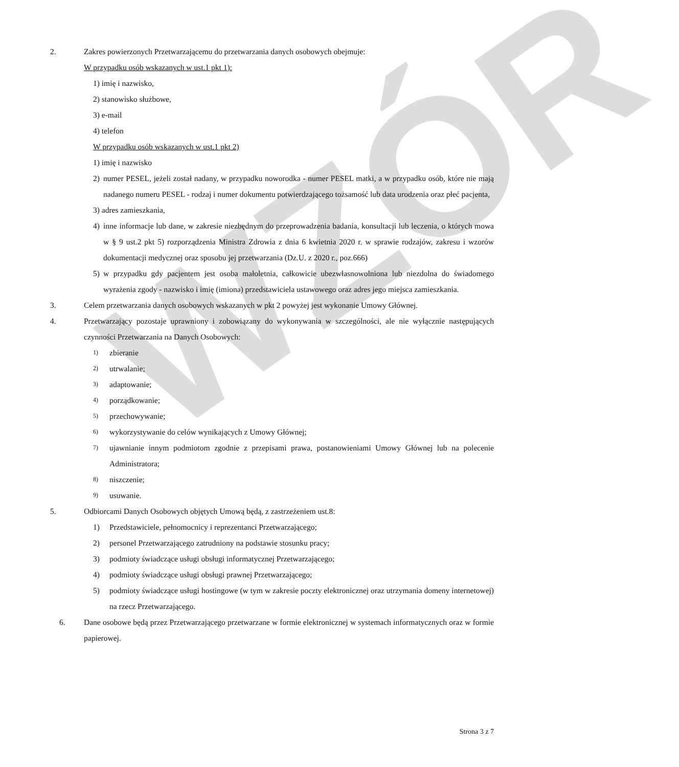WZÓR
2. Zakres powierzonych Przetwarzającemu do przetwarzania danych osobowych obejmuje:
W przypadku osób wskazanych w ust.1 pkt 1):
1) imię i nazwisko,
2) stanowisko służbowe,
3) e-mail
4) telefon
W przypadku osób wskazanych w ust.1 pkt 2)
1) imię i nazwisko
2) numer PESEL, jeżeli został nadany, w przypadku noworodka - numer PESEL matki, a w przypadku osób, które nie mają nadanego numeru PESEL - rodzaj i numer dokumentu potwierdzającego tożsamość lub data urodzenia oraz płeć pacjenta,
3) adres zamieszkania,
4) inne informacje lub dane, w zakresie niezbędnym do przeprowadzenia badania, konsultacji lub leczenia, o których mowa w § 9 ust.2 pkt 5) rozporządzenia Ministra Zdrowia z dnia 6 kwietnia 2020 r. w sprawie rodzajów, zakresu i wzorów dokumentacji medycznej oraz sposobu jej przetwarzania (Dz.U. z 2020 r., poz.666)
5) w przypadku gdy pacjentem jest osoba małoletnia, całkowicie ubezwłasnowolniona lub niezdolna do świadomego wyrażenia zgody - nazwisko i imię (imiona) przedstawiciela ustawowego oraz adres jego miejsca zamieszkania.
3. Celem przetwarzania danych osobowych wskazanych w pkt 2 powyżej jest wykonanie Umowy Głównej.
4. Przetwarzający pozostaje uprawniony i zobowiązany do wykonywania w szczególności, ale nie wyłącznie następujących czynności Przetwarzania na Danych Osobowych:
1) zbieranie
2) utrwalanie;
3) adaptowanie;
4) porządkowanie;
5) przechowywanie;
6) wykorzystywanie do celów wynikających z Umowy Głównej;
7) ujawnianie innym podmiotom zgodnie z przepisami prawa, postanowieniami Umowy Głównej lub na polecenie Administratora;
8) niszczenie;
9) usuwanie.
5. Odbiorcami Danych Osobowych objętych Umową będą, z zastrzeżeniem ust.8:
1) Przedstawiciele, pełnomocnicy i reprezentanci Przetwarzającego;
2) personel Przetwarzającego zatrudniony na podstawie stosunku pracy;
3) podmioty świadczące usługi obsługi informatycznej Przetwarzającego;
4) podmioty świadczące usługi obsługi prawnej Przetwarzającego;
5) podmioty świadczące usługi hostingowe (w tym w zakresie poczty elektronicznej oraz utrzymania domeny internetowej) na rzecz Przetwarzającego.
6. Dane osobowe będą przez Przetwarzającego przetwarzane w formie elektronicznej w systemach informatycznych oraz w formie papierowej.
Strona 3 z 7